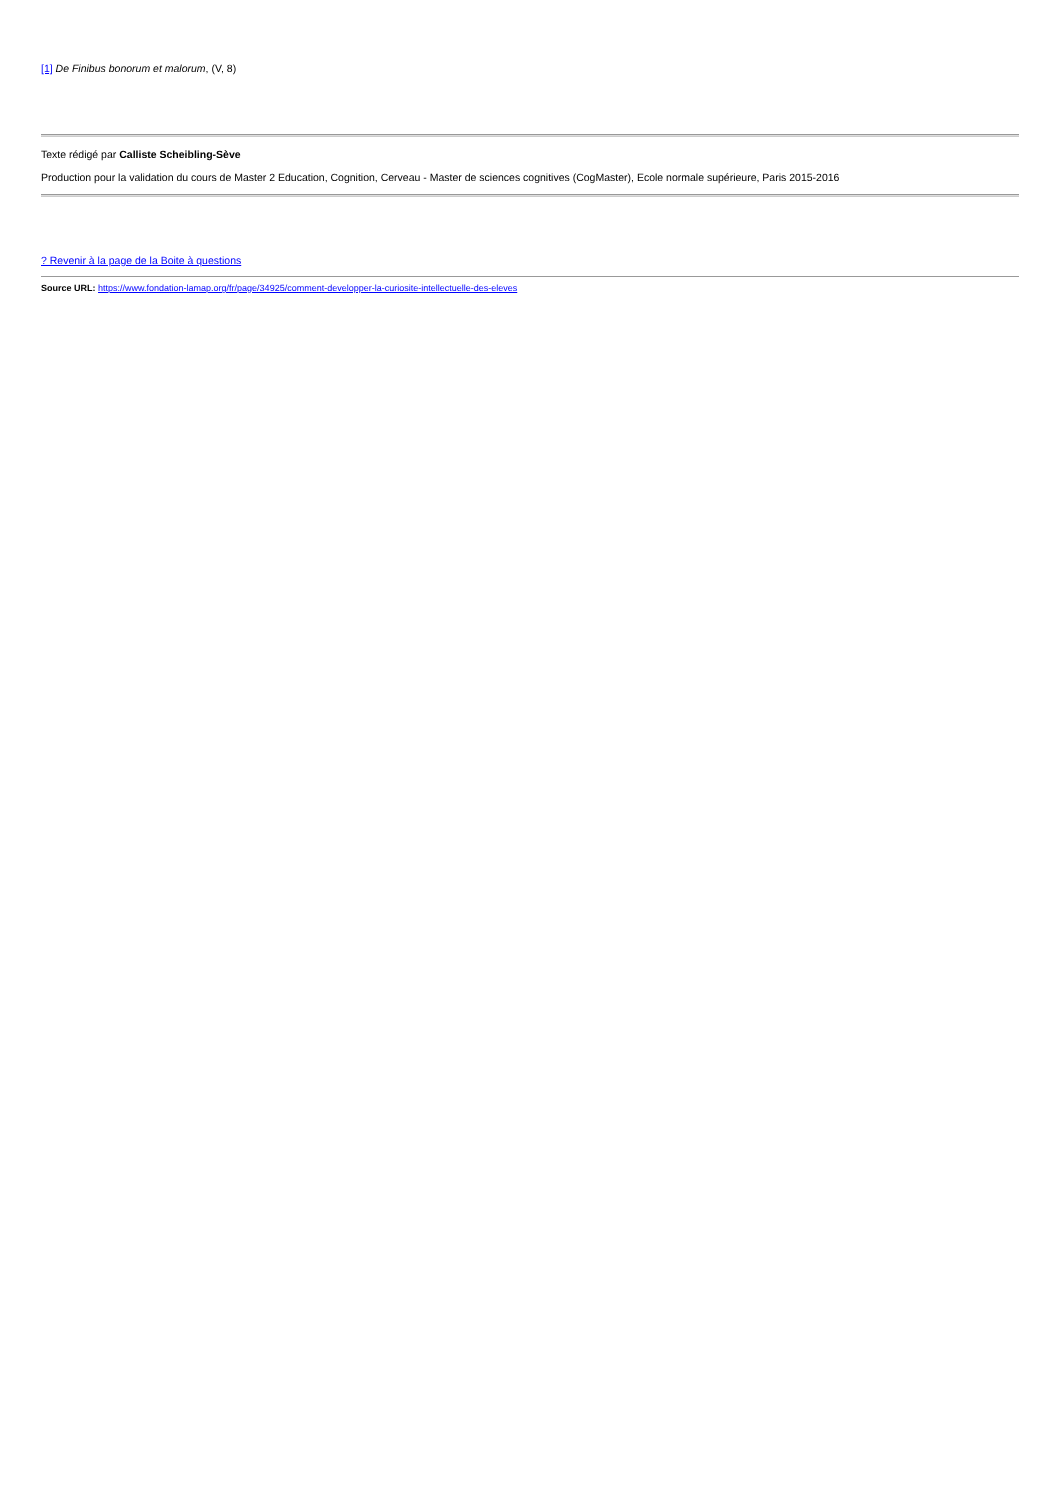[1] De Finibus bonorum et malorum, (V, 8)
Texte rédigé par Calliste Scheibling-Sève
Production pour la validation du cours de Master 2 Education, Cognition, Cerveau - Master de sciences cognitives (CogMaster), Ecole normale supérieure, Paris 2015-2016
? Revenir à la page de la Boite à questions
Source URL: https://www.fondation-lamap.org/fr/page/34925/comment-developper-la-curiosite-intellectuelle-des-eleves